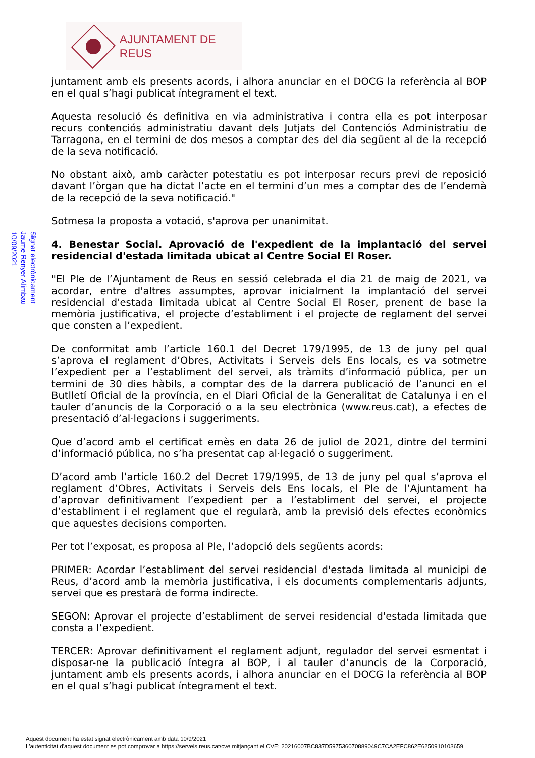AJUNTAMENT DE REUS
Signat electrònicament
Jaume Renyer Alimbau
10/09/2021
juntament amb els presents acords, i alhora anunciar en el DOCG la referència al BOP en el qual s’hagi publicat íntegrament el text.
Aquesta resolució és definitiva en via administrativa i contra ella es pot interposar recurs contenciós administratiu davant dels Jutjats del Contenciós Administratiu de Tarragona, en el termini de dos mesos a comptar des del dia següent al de la recepció de la seva notificació.
No obstant això, amb caràcter potestatiu es pot interposar recurs previ de reposició davant l’òrgan que ha dictat l’acte en el termini d’un mes a comptar des de l’endemà de la recepció de la seva notificació."
Sotmesa la proposta a votació, s'aprova per unanimitat.
4. Benestar Social. Aprovació de l'expedient de la implantació del servei residencial d'estada limitada ubicat al Centre Social El Roser.
"El Ple de l’Ajuntament de Reus en sessió celebrada el dia 21 de maig de 2021, va acordar, entre d'altres assumptes, aprovar inicialment la implantació del servei residencial d'estada limitada ubicat al Centre Social El Roser, prenent de base la memòria justificativa, el projecte d’establiment i el projecte de reglament del servei que consten a l’expedient.
De conformitat amb l’article 160.1 del Decret 179/1995, de 13 de juny pel qual s’aprova el reglament d’Obres, Activitats i Serveis dels Ens locals, es va sotmetre l’expedient per a l’establiment del servei, als tràmits d’informació pública, per un termini de 30 dies hàbils, a comptar des de la darrera publicació de l’anunci en el Butlletí Oficial de la província, en el Diari Oficial de la Generalitat de Catalunya i en el tauler d’anuncis de la Corporació o a la seu electrònica (www.reus.cat), a efectes de presentació d’al·legacions i suggeriments.
Que d’acord amb el certificat emès en data 26 de juliol de 2021, dintre del termini d’informació pública, no s’ha presentat cap al·legació o suggeriment.
D’acord amb l’article 160.2 del Decret 179/1995, de 13 de juny pel qual s’aprova el reglament d’Obres, Activitats i Serveis dels Ens locals, el Ple de l’Ajuntament ha d’aprovar definitivament l’expedient per a l’establiment del servei, el projecte d’establiment i el reglament que el regularà, amb la previsió dels efectes econòmics que aquestes decisions comporten.
Per tot l’exposat, es proposa al Ple, l’adopció dels següents acords:
PRIMER: Acordar l’establiment del servei residencial d'estada limitada al municipi de Reus, d’acord amb la memòria justificativa, i els documents complementaris adjunts, servei que es prestarà de forma indirecte.
SEGON: Aprovar el projecte d’establiment de servei residencial d'estada limitada que consta a l’expedient.
TERCER: Aprovar definitivament el reglament adjunt, regulador del servei esmentat i disposar-ne la publicació íntegra al BOP, i al tauler d’anuncis de la Corporació, juntament amb els presents acords, i alhora anunciar en el DOCG la referència al BOP en el qual s’hagi publicat íntegrament el text.
Aquest document ha estat signat electrònicament amb data 10/9/2021
L'autenticitat d'aquest document es pot comprovar a https://serveis.reus.cat/cve mitjançant el CVE: 20216007BC837D597536070889049C7CA2EFC862E6250910103659